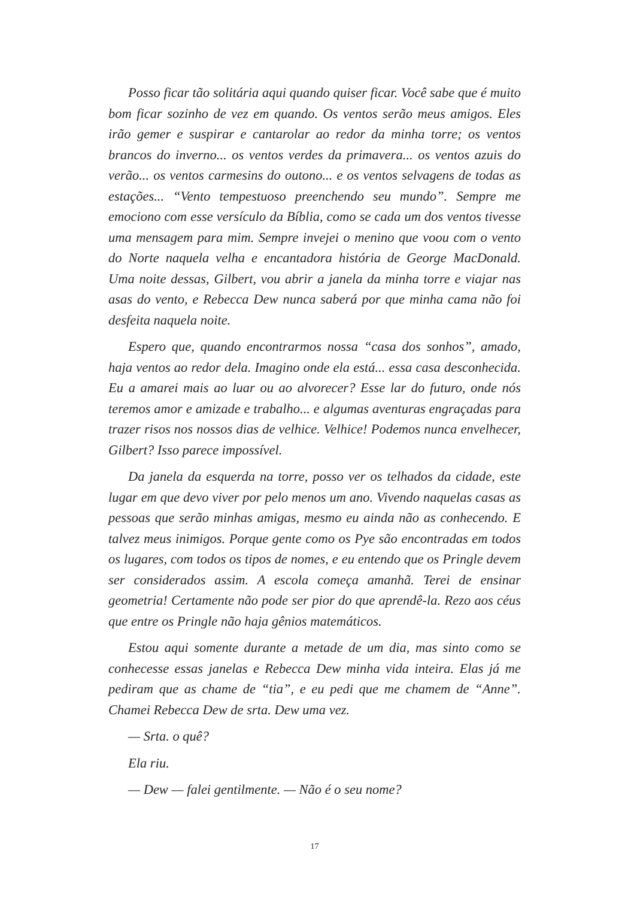Posso ficar tão solitária aqui quando quiser ficar. Você sabe que é muito bom ficar sozinho de vez em quando. Os ventos serão meus amigos. Eles irão gemer e suspirar e cantarolar ao redor da minha torre; os ventos brancos do inverno... os ventos verdes da primavera... os ventos azuis do verão... os ventos carmesins do outono... e os ventos selvagens de todas as estações... “Vento tempestuoso preenchendo seu mundo”. Sempre me emociono com esse versículo da Bíblia, como se cada um dos ventos tivesse uma mensagem para mim. Sempre invejei o menino que voou com o vento do Norte naquela velha e encantadora história de George MacDonald. Uma noite dessas, Gilbert, vou abrir a janela da minha torre e viajar nas asas do vento, e Rebecca Dew nunca saberá por que minha cama não foi desfeita naquela noite.
Espero que, quando encontrarmos nossa “casa dos sonhos”, amado, haja ventos ao redor dela. Imagino onde ela está... essa casa desconhecida. Eu a amarei mais ao luar ou ao alvorecer? Esse lar do futuro, onde nós teremos amor e amizade e trabalho... e algumas aventuras engraçadas para trazer risos nos nossos dias de velhice. Velhice! Podemos nunca envelhecer, Gilbert? Isso parece impossível.
Da janela da esquerda na torre, posso ver os telhados da cidade, este lugar em que devo viver por pelo menos um ano. Vivendo naquelas casas as pessoas que serão minhas amigas, mesmo eu ainda não as conhecendo. E talvez meus inimigos. Porque gente como os Pye são encontradas em todos os lugares, com todos os tipos de nomes, e eu entendo que os Pringle devem ser considerados assim. A escola começa amanhã. Terei de ensinar geometria! Certamente não pode ser pior do que aprendê-la. Rezo aos céus que entre os Pringle não haja gênios matemáticos.
Estou aqui somente durante a metade de um dia, mas sinto como se conhecesse essas janelas e Rebecca Dew minha vida inteira. Elas já me pediram que as chame de “tia”, e eu pedi que me chamem de “Anne”. Chamei Rebecca Dew de srta. Dew uma vez.
— Srta. o quê?
Ela riu.
— Dew — falei gentilmente. — Não é o seu nome?
17